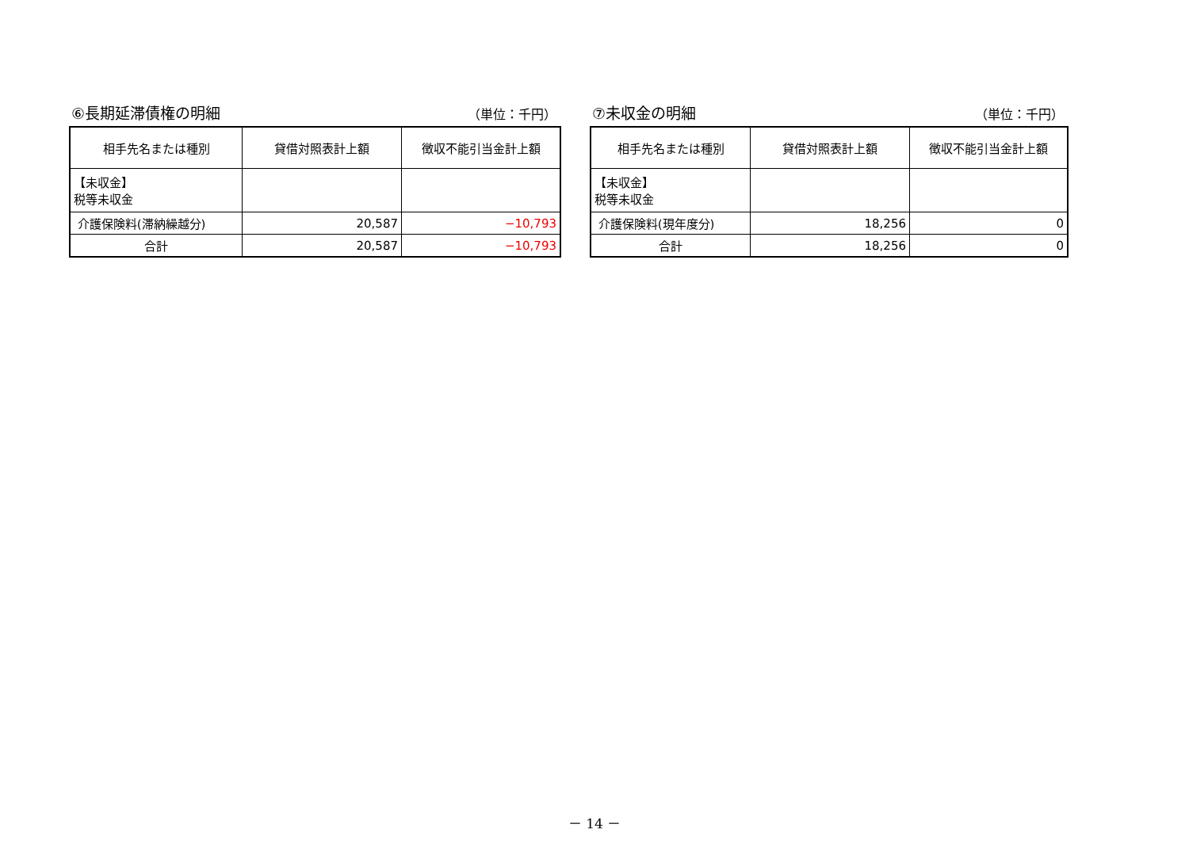⑥長期延滞債権の明細 （単位：千円）
| 相手先名または種別 | 貸借対照表計上額 | 徴収不能引当金計上額 |
| --- | --- | --- |
| 【未収金】 税等未収金 | | |
| 介護保険料(滞納繰越分) | 20,587 | −10,793 |
| 合計 | 20,587 | −10,793 |
⑦未収金の明細 （単位：千円）
| 相手先名または種別 | 貸借対照表計上額 | 徴収不能引当金計上額 |
| --- | --- | --- |
| 【未収金】 税等未収金 | | |
| 介護保険料(現年度分) | 18,256 | 0 |
| 合計 | 18,256 | 0 |
－ 14 －